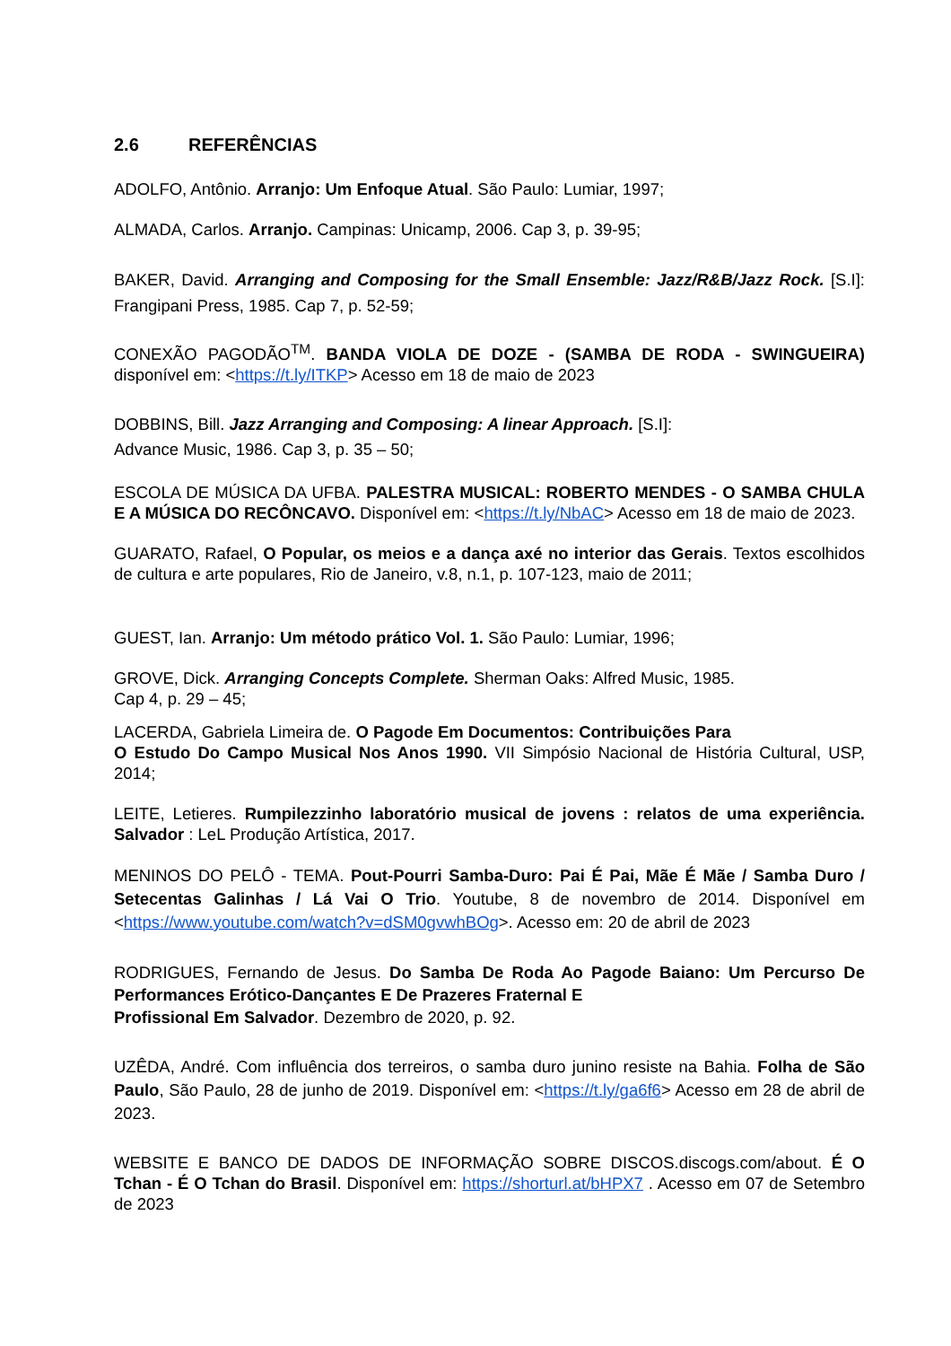2.6 REFERÊNCIAS
ADOLFO, Antônio. Arranjo: Um Enfoque Atual. São Paulo: Lumiar, 1997;
ALMADA, Carlos. Arranjo. Campinas: Unicamp, 2006. Cap 3, p. 39-95;
BAKER, David. Arranging and Composing for the Small Ensemble: Jazz/R&B/Jazz Rock. [S.I]: Frangipani Press, 1985. Cap 7, p. 52-59;
CONEXÃO PAGODÃO<sup>TM</sup>. BANDA VIOLA DE DOZE - (SAMBA DE RODA - SWINGUEIRA) disponível em: <https://t.ly/ITKP> Acesso em 18 de maio de 2023
DOBBINS, Bill. Jazz Arranging and Composing: A linear Approach. [S.I]:
Advance Music, 1986. Cap 3, p. 35 – 50;
ESCOLA DE MÚSICA DA UFBA. PALESTRA MUSICAL: ROBERTO MENDES - O SAMBA CHULA E A MÚSICA DO RECÔNCAVO. Disponível em: <https://t.ly/NbAC> Acesso em 18 de maio de 2023.
GUARATO, Rafael, O Popular, os meios e a dança axé no interior das Gerais. Textos escolhidos de cultura e arte populares, Rio de Janeiro, v.8, n.1, p. 107-123, maio de 2011;
GUEST, Ian. Arranjo: Um método prático Vol. 1. São Paulo: Lumiar, 1996;
GROVE, Dick. Arranging Concepts Complete. Sherman Oaks: Alfred Music, 1985.
Cap 4, p. 29 – 45;
LACERDA, Gabriela Limeira de. O Pagode Em Documentos: Contribuições Para
O Estudo Do Campo Musical Nos Anos 1990. VII Simpósio Nacional de História Cultural, USP, 2014;
LEITE, Letieres. Rumpilezzinho laboratório musical de jovens : relatos de uma experiência. Salvador : LeL Produção Artística, 2017.
MENINOS DO PELÔ - TEMA. Pout-Pourri Samba-Duro: Pai É Pai, Mãe É Mãe / Samba Duro / Setecentas Galinhas / Lá Vai O Trio. Youtube, 8 de novembro de 2014. Disponível em <https://www.youtube.com/watch?v=dSM0gvwhBOg>. Acesso em: 20 de abril de 2023
RODRIGUES, Fernando de Jesus. Do Samba De Roda Ao Pagode Baiano: Um Percurso De Performances Erótico-Dançantes E De Prazeres Fraternal E
Profissional Em Salvador. Dezembro de 2020, p. 92.
UZÊDA, André. Com influência dos terreiros, o samba duro junino resiste na Bahia. Folha de São Paulo, São Paulo, 28 de junho de 2019. Disponível em: <https://t.ly/ga6f6> Acesso em 28 de abril de 2023.
WEBSITE E BANCO DE DADOS DE INFORMAÇÃO SOBRE DISCOS.discogs.com/about. É O Tchan - É O Tchan do Brasil. Disponível em: https://shorturl.at/bHPX7 . Acesso em 07 de Setembro de 2023